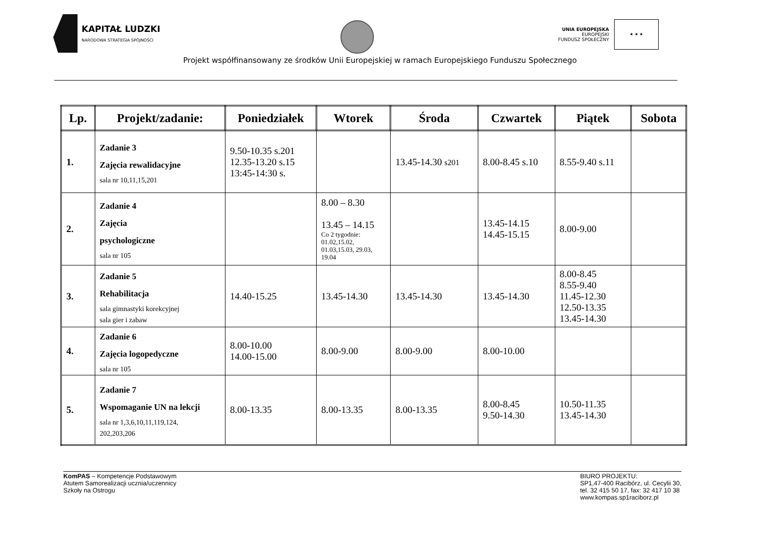KAPITAŁ LUDZKI
NARODOWA STRATEGIA SPÓJNOŚCI
UNIA EUROPEJSKA
EUROPEJSKI
FUNDUSZ SPOŁECZNY
★ ★ ★
Projekt współfinansowany ze środków Unii Europejskiej w ramach Europejskiego Funduszu Społecznego
| Lp. | Projekt/zadanie: | Poniedziałek | Wtorek | Środa | Czwartek | Piątek | Sobota |
| --- | --- | --- | --- | --- | --- | --- | --- |
| 1. | Zadanie 3 Zajęcia rewalidacyjne sala nr 10,11,15,201 | 9.50-10.35 s.201 12.35-13.20 s.15 13:45-14:30 s. | | 13.45-14.30 s201 | 8.00-8.45 s.10 | 8.55-9.40 s.11 | |
| 2. | Zadanie 4 Zajęcia psychologiczne sala nr 105 | | 8.00 – 8.30 13.45 – 14.15 Co 2 tygodnie: 01.02,15.02, 01.03,15.03, 29.03, 19.04 | | 13.45-14.15 14.45-15.15 | 8.00-9.00 | |
| 3. | Zadanie 5 Rehabilitacja sala gimnastyki korekcyjnej sala gier i zabaw | 14.40-15.25 | 13.45-14.30 | 13.45-14.30 | 13.45-14.30 | 8.00-8.45 8.55-9.40 11.45-12.30 12.50-13.35 13.45-14.30 | |
| 4. | Zadanie 6 Zajęcia logopedyczne sala nr 105 | 8.00-10.00 14.00-15.00 | 8.00-9.00 | 8.00-9.00 | 8.00-10.00 | | |
| 5. | Zadanie 7 Wspomaganie UN na lekcji sala nr 1,3,6,10,11,119,124, 202,203,206 | 8.00-13.35 | 8.00-13.35 | 8.00-13.35 | 8.00-8.45 9.50-14.30 | 10.50-11.35 13.45-14.30 | |
KomPAS – Kompetencje Podstawowym
Atutem Samorealizacji ucznia/uczennicy
Szkoły na Ostrogu
BIURO PROJEKTU:
SP1,47-400 Racibórz, ul. Cecylii 30,
tel. 32 415 50 17, fax: 32 417 10 38
www.kompas.sp1raciborz.pl